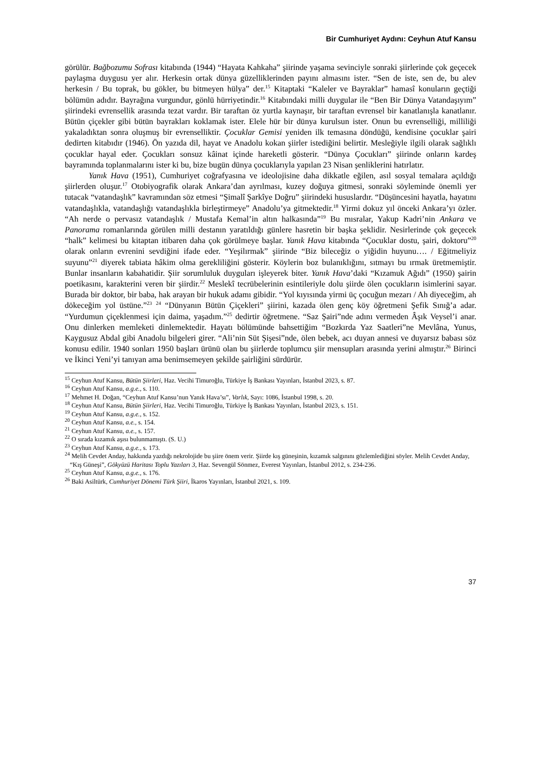Bir Cumhuriyet Aydını: Ceyhun Atuf Kansu
görülür. Bağbozumu Sofrası kitabında (1944) “Hayata Kahkaha” şiirinde yaşama sevinciyle sonraki şiirlerinde çok geçecek paylaşma duygusu yer alır. Herkesin ortak dünya güzelliklerinden payını almasını ister. “Sen de iste, sen de, bu alev herkesin / Bu toprak, bu gökler, bu bitmeyen hülya” der.<sup>15</sup> Kitaptaki “Kaleler ve Bayraklar” hamasî konuların geçtiği bölümün adıdır. Bayrağına vurgundur, gönlü hürriyetindir.<sup>16</sup> Kitabındaki milli duygular ile “Ben Bir Dünya Vatandaşıyım” şiirindeki evrensellik arasında tezat vardır. Bir taraftan öz yurtla kaynaşır, bir taraftan evrensel bir kanatlanışla kanatlanır. Bütün çiçekler gibi bütün bayrakları koklamak ister. Elele hür bir dünya kurulsun ister. Onun bu evrenselliği, milliliği yakaladıktan sonra oluşmuş bir evrenselliktir. Çocuklar Gemisi yeniden ilk temasına döndüğü, kendisine çocuklar şairi dedirten kitabıdır (1946). Ön yazıda dil, hayat ve Anadolu kokan şiirler istediğini belirtir. Mesleğiyle ilgili olarak sağlıklı çocuklar hayal eder. Çocukları sonsuz kâinat içinde hareketli gösterir. “Dünya Çocukları” şiirinde onların kardeş bayramında toplanmalarını ister ki bu, bize bugün dünya çocuklarıyla yapılan 23 Nisan şenliklerini hatırlatır.
Yanık Hava (1951), Cumhuriyet coğrafyasına ve ideolojisine daha dikkatle eğilen, asıl sosyal temalara açıldığı şiirlerden oluşur.<sup>17</sup> Otobiyografik olarak Ankara’dan ayrılması, kuzey doğuya gitmesi, sonraki söyleminde önemli yer tutacak “vatandaşlık” kavramından söz etmesi “Şimalî Şarkîye Doğru” şiirindeki hususlardır. “Düşüncesini hayatla, hayatını vatandaşlıkla, vatandaşlığı vatandaşlıkla birleştirmeye” Anadolu’ya gitmektedir.<sup>18</sup> Yirmi dokuz yıl önceki Ankara’yı özler. “Ah nerde o pervasız vatandaşlık / Mustafa Kemal’in altın halkasında”<sup>19</sup> Bu mısralar, Yakup Kadri’nin Ankara ve Panorama romanlarında görülen milli destanın yaratıldığı günlere hasretin bir başka şeklidir. Nesirlerinde çok geçecek “halk” kelimesi bu kitaptan itibaren daha çok görülmeye başlar. Yanık Hava kitabında “Çocuklar dostu, şairi, doktoru”<sup>20</sup> olarak onların evrenini sevdiğini ifade eder. “Yeşilırmak” şiirinde “Biz bileceğiz o yiğidin huyunu…. / Eğitmeliyiz suyunu”<sup>21</sup> diyerek tabiata hâkim olma gerekliliğini gösterir. Köylerin boz bulanıklığını, sıtmayı bu ırmak üretmemiştir. Bunlar insanların kabahatidir. Şiir sorumluluk duyguları işleyerek biter. Yanık Hava’daki “Kızamuk Ağıdı” (1950) şairin poetikasını, karakterini veren bir şiirdir.<sup>22</sup> Meslekî tecrübelerinin esintileriyle dolu şiirde ölen çocukların isimlerini sayar. Burada bir doktor, bir baba, hak arayan bir hukuk adamı gibidir. “Yol kıyısında yirmi üç çocuğun mezarı / Ah diyeceğim, ah dökeceğim yol üstüne.”<sup>23</sup> <sup>24</sup> “Dünyanın Bütün Çiçekleri” şiirini, kazada ölen genç köy öğretmeni Şefik Sınığ’a adar. “Yurdumun çiçeklenmesi için daima, yaşadım.”<sup>25</sup> dedirtir öğretmene. “Saz Şairi”nde adını vermeden Âşık Veysel’i anar. Onu dinlerken memleketi dinlemektedir. Hayatı bölümünde bahsettiğim “Bozkırda Yaz Saatleri”ne Mevlâna, Yunus, Kaygusuz Abdal gibi Anadolu bilgeleri girer. “Ali’nin Süt Şişesi”nde, ölen bebek, acı duyan annesi ve duyarsız babası söz konusu edilir. 1940 sonları 1950 başları ürünü olan bu şiirlerde toplumcu şiir mensupları arasında yerini almıştır.<sup>26</sup> Birinci ve İkinci Yeni’yi tanıyan ama benimsemeyen şekilde şairliğini sürdürür.
<sup>15</sup> Ceyhun Atuf Kansu, Bütün Şiirleri, Haz. Vecihi Timuroğlu, Türkiye İş Bankası Yayınları, İstanbul 2023, s. 87.
<sup>16</sup> Ceyhun Atuf Kansu, a.g.e., s. 110.
<sup>17</sup> Mehmet H. Doğan, “Ceyhun Atuf Kansu’nun Yanık Hava’sı”, Varlık, Sayı: 1086, İstanbul 1998, s. 20.
<sup>18</sup> Ceyhun Atuf Kansu, Bütün Şiirleri, Haz. Vecihi Timuroğlu, Türkiye İş Bankası Yayınları, İstanbul 2023, s. 151.
<sup>19</sup> Ceyhun Atuf Kansu, a.g.e., s. 152.
<sup>20</sup> Ceyhun Atuf Kansu, a.e., s. 154.
<sup>21</sup> Ceyhun Atuf Kansu, a.e., s. 157.
<sup>22</sup> O sırada kızamık aşısı bulunmamıştı. (S. U.)
<sup>23</sup> Ceyhun Atuf Kansu, a.g.e., s. 173.
<sup>24</sup> Melih Cevdet Anday, hakkında yazdığı nekrolojide bu şiire önem verir. Şiirde kış güneşinin, kızamık salgınını gözlemlediğini söyler. Melih Cevdet Anday, “Kış Güneşi”, Gökyüzü Haritası Toplu Yazıları 3, Haz. Sevengül Sönmez, Everest Yayınları, İstanbul 2012, s. 234-236.
<sup>25</sup> Ceyhun Atuf Kansu, a.g.e., s. 176.
<sup>26</sup> Baki Asiltürk, Cumhuriyet Dönemi Türk Şiiri, İkaros Yayınları, İstanbul 2021, s. 109.
37